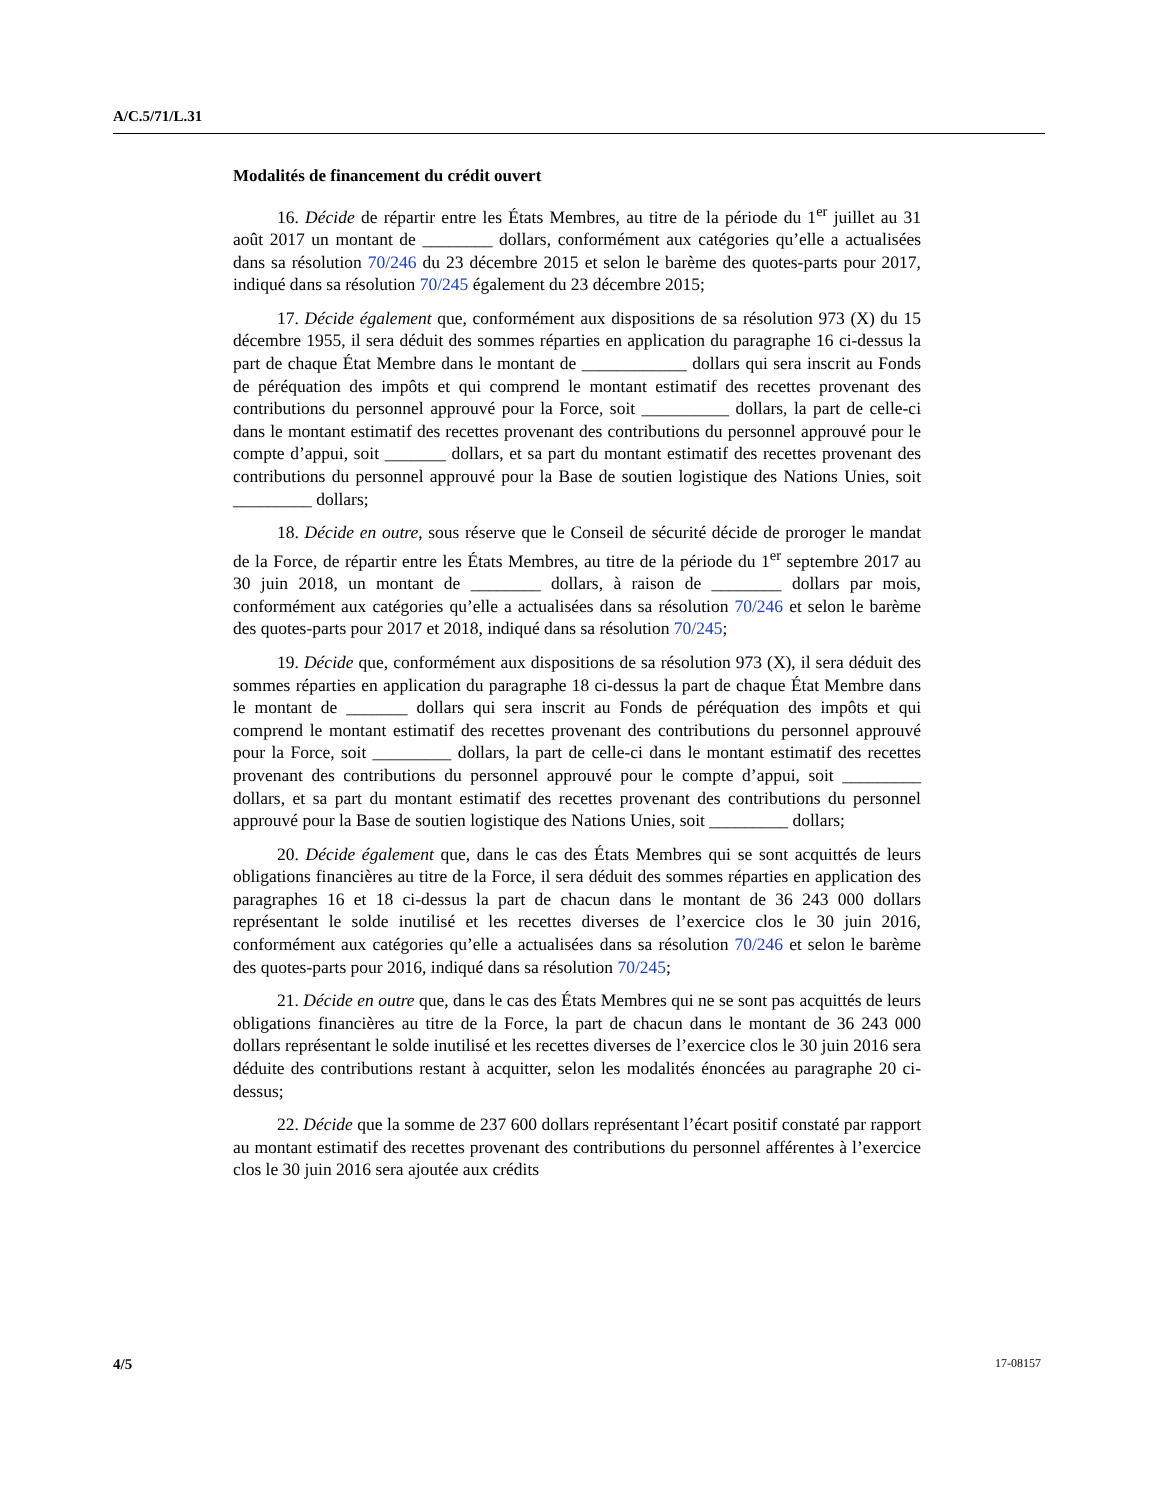A/C.5/71/L.31
Modalités de financement du crédit ouvert
16. Décide de répartir entre les États Membres, au titre de la période du 1<sup>er</sup> juillet au 31 août 2017 un montant de ________ dollars, conformément aux catégories qu’elle a actualisées dans sa résolution 70/246 du 23 décembre 2015 et selon le barème des quotes-parts pour 2017, indiqué dans sa résolution 70/245 également du 23 décembre 2015;
17. Décide également que, conformément aux dispositions de sa résolution 973 (X) du 15 décembre 1955, il sera déduit des sommes réparties en application du paragraphe 16 ci-dessus la part de chaque État Membre dans le montant de ____________ dollars qui sera inscrit au Fonds de péréquation des impôts et qui comprend le montant estimatif des recettes provenant des contributions du personnel approuvé pour la Force, soit __________ dollars, la part de celle-ci dans le montant estimatif des recettes provenant des contributions du personnel approuvé pour le compte d’appui, soit _______ dollars, et sa part du montant estimatif des recettes provenant des contributions du personnel approuvé pour la Base de soutien logistique des Nations Unies, soit _________ dollars;
18. Décide en outre, sous réserve que le Conseil de sécurité décide de proroger le mandat de la Force, de répartir entre les États Membres, au titre de la période du 1<sup>er</sup> septembre 2017 au 30 juin 2018, un montant de ________ dollars, à raison de ________ dollars par mois, conformément aux catégories qu’elle a actualisées dans sa résolution 70/246 et selon le barème des quotes-parts pour 2017 et 2018, indiqué dans sa résolution 70/245;
19. Décide que, conformément aux dispositions de sa résolution 973 (X), il sera déduit des sommes réparties en application du paragraphe 18 ci-dessus la part de chaque État Membre dans le montant de _______ dollars qui sera inscrit au Fonds de péréquation des impôts et qui comprend le montant estimatif des recettes provenant des contributions du personnel approuvé pour la Force, soit _________ dollars, la part de celle-ci dans le montant estimatif des recettes provenant des contributions du personnel approuvé pour le compte d’appui, soit _________ dollars, et sa part du montant estimatif des recettes provenant des contributions du personnel approuvé pour la Base de soutien logistique des Nations Unies, soit _________ dollars;
20. Décide également que, dans le cas des États Membres qui se sont acquittés de leurs obligations financières au titre de la Force, il sera déduit des sommes réparties en application des paragraphes 16 et 18 ci-dessus la part de chacun dans le montant de 36 243 000 dollars représentant le solde inutilisé et les recettes diverses de l’exercice clos le 30 juin 2016, conformément aux catégories qu’elle a actualisées dans sa résolution 70/246 et selon le barème des quotes-parts pour 2016, indiqué dans sa résolution 70/245;
21. Décide en outre que, dans le cas des États Membres qui ne se sont pas acquittés de leurs obligations financières au titre de la Force, la part de chacun dans le montant de 36 243 000 dollars représentant le solde inutilisé et les recettes diverses de l’exercice clos le 30 juin 2016 sera déduite des contributions restant à acquitter, selon les modalités énoncées au paragraphe 20 ci-dessus;
22. Décide que la somme de 237 600 dollars représentant l’écart positif constaté par rapport au montant estimatif des recettes provenant des contributions du personnel afférentes à l’exercice clos le 30 juin 2016 sera ajoutée aux crédits
4/5 17-08157